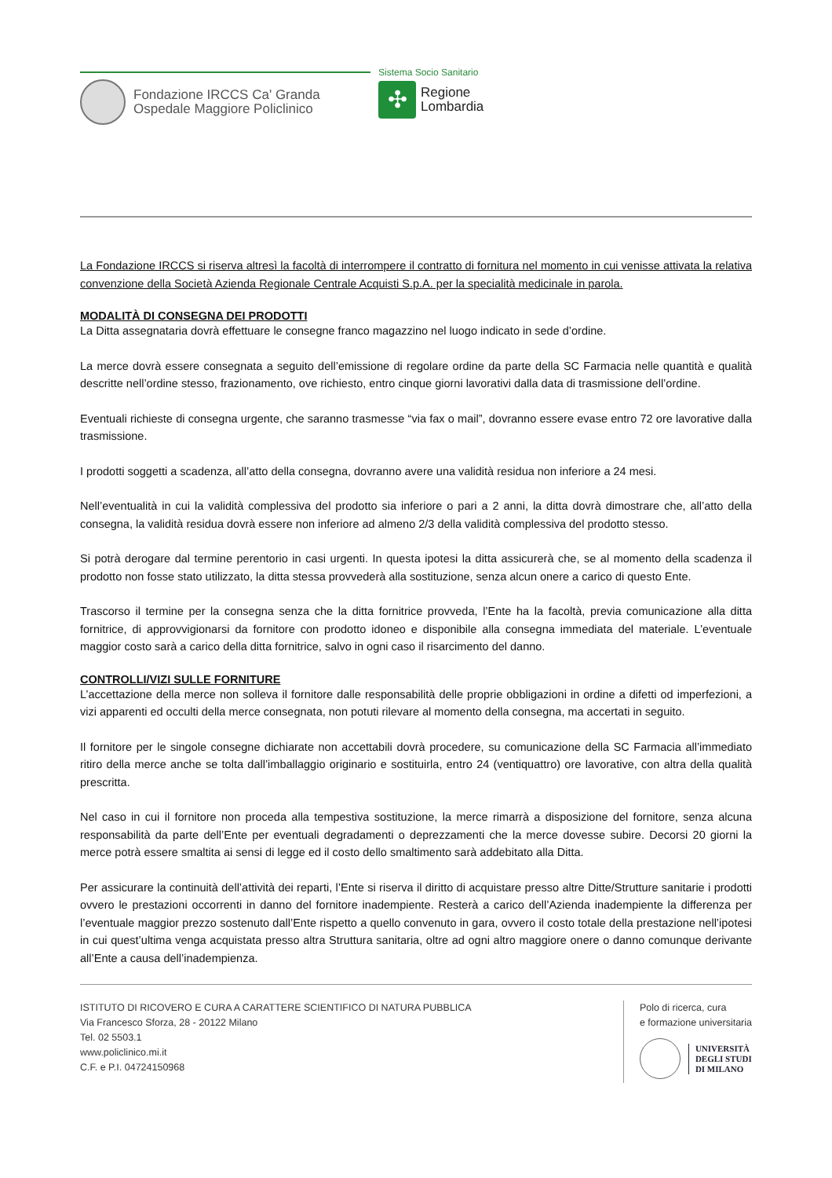Fondazione IRCCS Ca' Granda
Ospedale Maggiore Policlinico
Sistema Socio Sanitario
✣
Regione
Lombardia
La Fondazione IRCCS si riserva altresì la facoltà di interrompere il contratto di fornitura nel momento in cui venisse attivata la relativa convenzione della Società Azienda Regionale Centrale Acquisti S.p.A. per la specialità medicinale in parola.
MODALITÀ DI CONSEGNA DEI PRODOTTI
La Ditta assegnataria dovrà effettuare le consegne franco magazzino nel luogo indicato in sede d’ordine.
La merce dovrà essere consegnata a seguito dell’emissione di regolare ordine da parte della SC Farmacia nelle quantità e qualità descritte nell’ordine stesso, frazionamento, ove richiesto, entro cinque giorni lavorativi dalla data di trasmissione dell’ordine.
Eventuali richieste di consegna urgente, che saranno trasmesse “via fax o mail”, dovranno essere evase entro 72 ore lavorative dalla trasmissione.
I prodotti soggetti a scadenza, all’atto della consegna, dovranno avere una validità residua non inferiore a 24 mesi.
Nell’eventualità in cui la validità complessiva del prodotto sia inferiore o pari a 2 anni, la ditta dovrà dimostrare che, all’atto della consegna, la validità residua dovrà essere non inferiore ad almeno 2/3 della validità complessiva del prodotto stesso.
Si potrà derogare dal termine perentorio in casi urgenti. In questa ipotesi la ditta assicurerà che, se al momento della scadenza il prodotto non fosse stato utilizzato, la ditta stessa provvederà alla sostituzione, senza alcun onere a carico di questo Ente.
Trascorso il termine per la consegna senza che la ditta fornitrice provveda, l’Ente ha la facoltà, previa comunicazione alla ditta fornitrice, di approvvigionarsi da fornitore con prodotto idoneo e disponibile alla consegna immediata del materiale. L’eventuale maggior costo sarà a carico della ditta fornitrice, salvo in ogni caso il risarcimento del danno.
CONTROLLI/VIZI SULLE FORNITURE
L’accettazione della merce non solleva il fornitore dalle responsabilità delle proprie obbligazioni in ordine a difetti od imperfezioni, a vizi apparenti ed occulti della merce consegnata, non potuti rilevare al momento della consegna, ma accertati in seguito.
Il fornitore per le singole consegne dichiarate non accettabili dovrà procedere, su comunicazione della SC Farmacia all’immediato ritiro della merce anche se tolta dall’imballaggio originario e sostituirla, entro 24 (ventiquattro) ore lavorative, con altra della qualità prescritta.
Nel caso in cui il fornitore non proceda alla tempestiva sostituzione, la merce rimarrà a disposizione del fornitore, senza alcuna responsabilità da parte dell’Ente per eventuali degradamenti o deprezzamenti che la merce dovesse subire. Decorsi 20 giorni la merce potrà essere smaltita ai sensi di legge ed il costo dello smaltimento sarà addebitato alla Ditta.
Per assicurare la continuità dell’attività dei reparti, l’Ente si riserva il diritto di acquistare presso altre Ditte/Strutture sanitarie i prodotti ovvero le prestazioni occorrenti in danno del fornitore inadempiente. Resterà a carico dell’Azienda inadempiente la differenza per l’eventuale maggior prezzo sostenuto dall’Ente rispetto a quello convenuto in gara, ovvero il costo totale della prestazione nell’ipotesi in cui quest’ultima venga acquistata presso altra Struttura sanitaria, oltre ad ogni altro maggiore onere o danno comunque derivante all’Ente a causa dell’inadempienza.
ISTITUTO DI RICOVERO E CURA A CARATTERE SCIENTIFICO DI NATURA PUBBLICA
Via Francesco Sforza, 28 - 20122 Milano
Tel. 02 5503.1
www.policlinico.mi.it
C.F. e P.I. 04724150968
Polo di ricerca, cura
e formazione universitaria
UNIVERSITÀ
DEGLI STUDI
DI MILANO